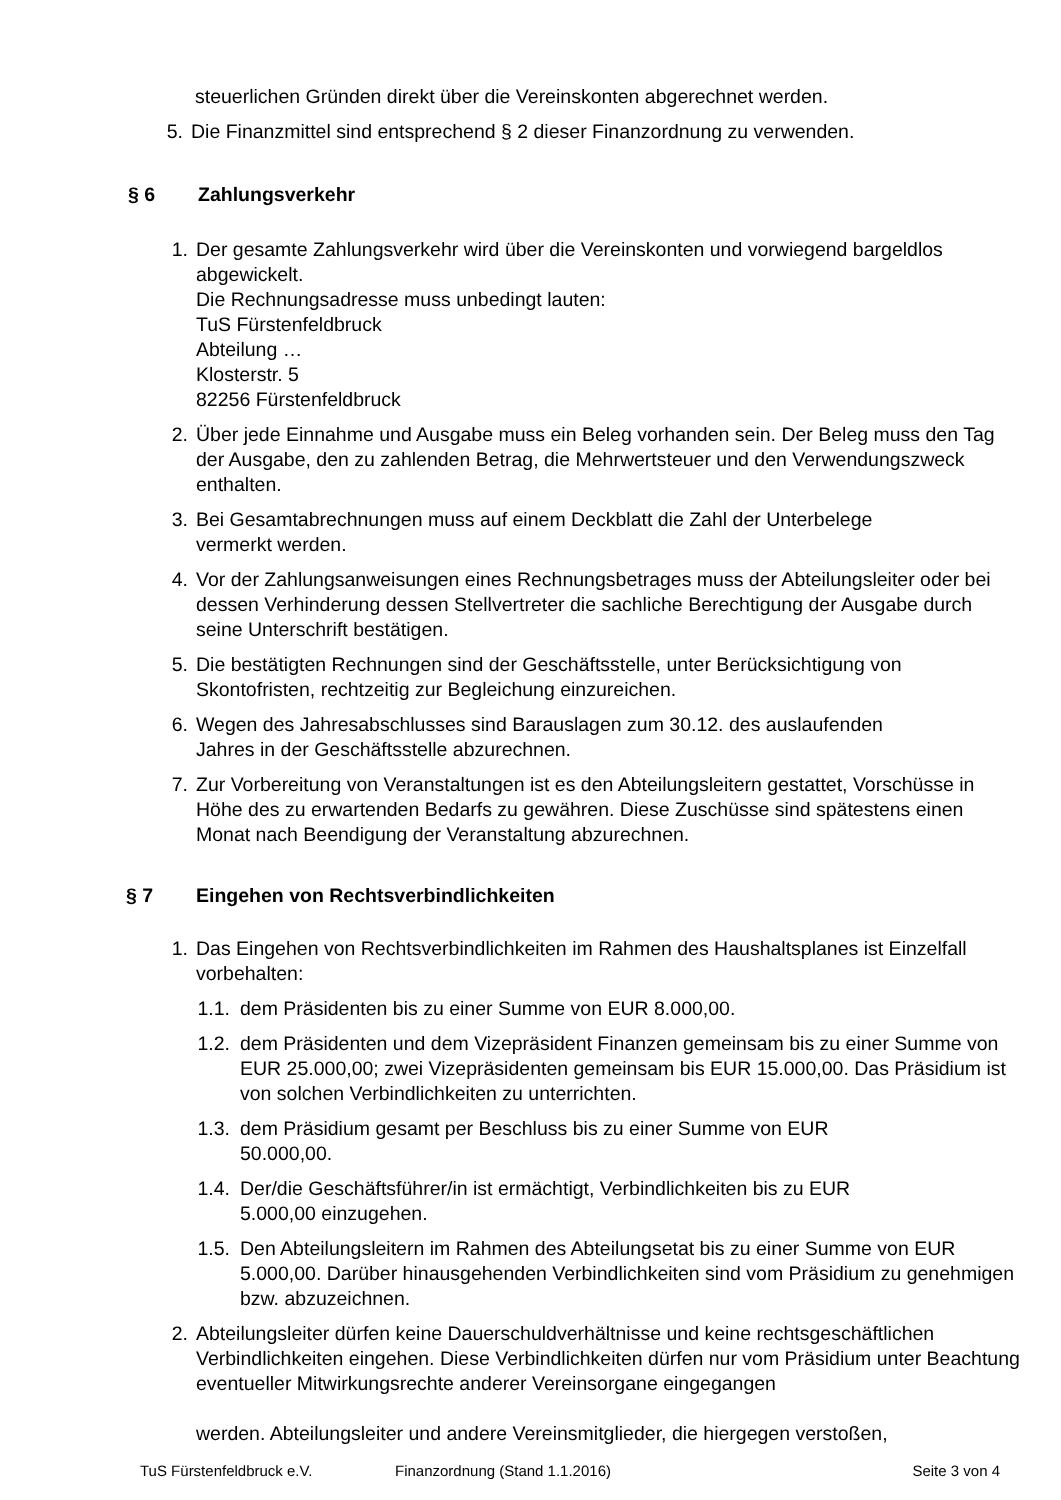steuerlichen Gründen direkt über die Vereinskonten abgerechnet werden.
5. Die Finanzmittel sind entsprechend § 2 dieser Finanzordnung zu verwenden.
§ 6 Zahlungsverkehr
1. Der gesamte Zahlungsverkehr wird über die Vereinskonten und vorwiegend bargeldlos
abgewickelt.
Die Rechnungsadresse muss unbedingt lauten:
TuS Fürstenfeldbruck
Abteilung …
Klosterstr. 5
82256 Fürstenfeldbruck
2. Über jede Einnahme und Ausgabe muss ein Beleg vorhanden sein. Der Beleg muss den Tag der Ausgabe, den zu zahlenden Betrag, die Mehrwertsteuer und den Verwendungszweck enthalten.
3. Bei Gesamtabrechnungen muss auf einem Deckblatt die Zahl der Unterbelege
vermerkt werden.
4. Vor der Zahlungsanweisungen eines Rechnungsbetrages muss der Abteilungsleiter oder bei dessen Verhinderung dessen Stellvertreter die sachliche Berechtigung der Ausgabe durch seine Unterschrift bestätigen.
5. Die bestätigten Rechnungen sind der Geschäftsstelle, unter Berücksichtigung von Skontofristen, rechtzeitig zur Begleichung einzureichen.
6. Wegen des Jahresabschlusses sind Barauslagen zum 30.12. des auslaufenden
Jahres in der Geschäftsstelle abzurechnen.
7. Zur Vorbereitung von Veranstaltungen ist es den Abteilungsleitern gestattet, Vorschüsse in Höhe des zu erwartenden Bedarfs zu gewähren. Diese Zuschüsse sind spätestens einen Monat nach Beendigung der Veranstaltung abzurechnen.
§ 7 Eingehen von Rechtsverbindlichkeiten
1. Das Eingehen von Rechtsverbindlichkeiten im Rahmen des Haushaltsplanes ist Einzelfall vorbehalten:
1.1. dem Präsidenten bis zu einer Summe von EUR 8.000,00.
1.2. dem Präsidenten und dem Vizepräsident Finanzen gemeinsam bis zu einer Summe von EUR 25.000,00; zwei Vizepräsidenten gemeinsam bis EUR 15.000,00. Das Präsidium ist von solchen Verbindlichkeiten zu unterrichten.
1.3. dem Präsidium gesamt per Beschluss bis zu einer Summe von EUR
50.000,00.
1.4. Der/die Geschäftsführer/in ist ermächtigt, Verbindlichkeiten bis zu EUR
5.000,00 einzugehen.
1.5. Den Abteilungsleitern im Rahmen des Abteilungsetat bis zu einer Summe von EUR 5.000,00. Darüber hinausgehenden Verbindlichkeiten sind vom Präsidium zu genehmigen bzw. abzuzeichnen.
2. Abteilungsleiter dürfen keine Dauerschuldverhältnisse und keine rechtsgeschäftlichen Verbindlichkeiten eingehen. Diese Verbindlichkeiten dürfen nur vom Präsidium unter Beachtung eventueller Mitwirkungsrechte anderer Vereinsorgane eingegangen
werden. Abteilungsleiter und andere Vereinsmitglieder, die hiergegen verstoßen,
TuS Fürstenfeldbruck e.V. Finanzordnung (Stand 1.1.2016) Seite 3 von 4